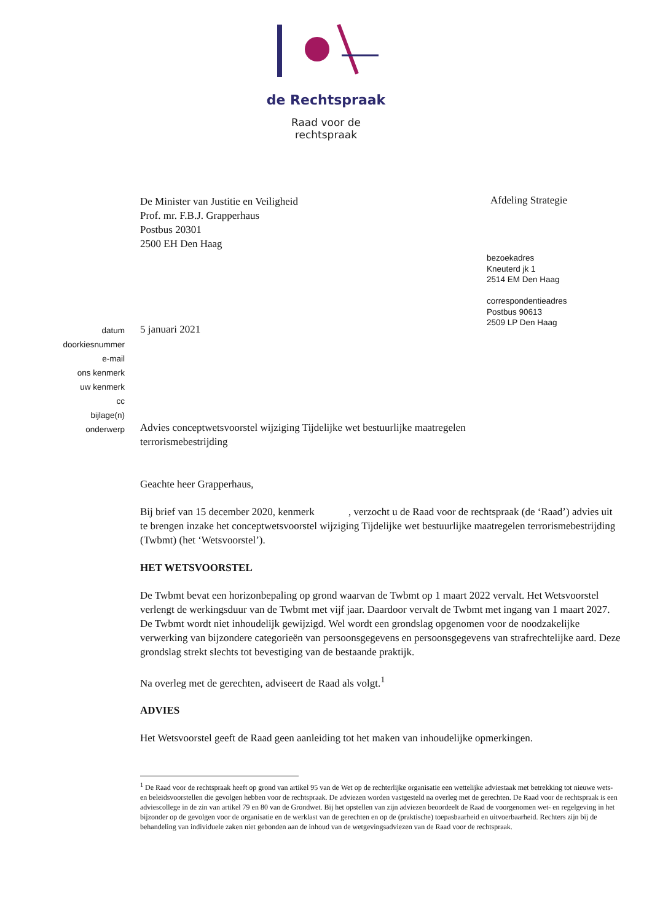de Rechtspraak
Raad voor de
rechtspraak
De Minister van Justitie en Veiligheid
Prof. mr. F.B.J. Grapperhaus
Postbus 20301
2500 EH Den Haag
Afdeling Strategie
bezoekadres
Kneuterd jk 1
2514 EM Den Haag
correspondentieadres
Postbus 90613
2509 LP Den Haag
datum
doorkiesnummer
e-mail
ons kenmerk
uw kenmerk
cc
bijlage(n)
onderwerp
5 januari 2021
Advies conceptwetsvoorstel wijziging Tijdelijke wet bestuurlijke maatregelen terrorismebestrijding
Geachte heer Grapperhaus,
Bij brief van 15 december 2020, kenmerk , verzocht u de Raad voor de rechtspraak (de ‘Raad’) advies uit te brengen inzake het conceptwetsvoorstel wijziging Tijdelijke wet bestuurlijke maatregelen terrorismebestrijding (Twbmt) (het ‘Wetsvoorstel’).
HET WETSVOORSTEL
De Twbmt bevat een horizonbepaling op grond waarvan de Twbmt op 1 maart 2022 vervalt. Het Wetsvoorstel verlengt de werkingsduur van de Twbmt met vijf jaar. Daardoor vervalt de Twbmt met ingang van 1 maart 2027. De Twbmt wordt niet inhoudelijk gewijzigd. Wel wordt een grondslag opgenomen voor de noodzakelijke verwerking van bijzondere categorieën van persoonsgegevens en persoonsgegevens van strafrechtelijke aard. Deze grondslag strekt slechts tot bevestiging van de bestaande praktijk.
Na overleg met de gerechten, adviseert de Raad als volgt.<sup>1</sup>
ADVIES
Het Wetsvoorstel geeft de Raad geen aanleiding tot het maken van inhoudelijke opmerkingen.
<sup>1</sup> De Raad voor de rechtspraak heeft op grond van artikel 95 van de Wet op de rechterlijke organisatie een wettelijke adviestaak met betrekking tot nieuwe wets- en beleidsvoorstellen die gevolgen hebben voor de rechtspraak. De adviezen worden vastgesteld na overleg met de gerechten. De Raad voor de rechtspraak is een adviescollege in de zin van artikel 79 en 80 van de Grondwet. Bij het opstellen van zijn adviezen beoordeelt de Raad de voorgenomen wet- en regelgeving in het bijzonder op de gevolgen voor de organisatie en de werklast van de gerechten en op de (praktische) toepasbaarheid en uitvoerbaarheid. Rechters zijn bij de behandeling van individuele zaken niet gebonden aan de inhoud van de wetgevingsadviezen van de Raad voor de rechtspraak.